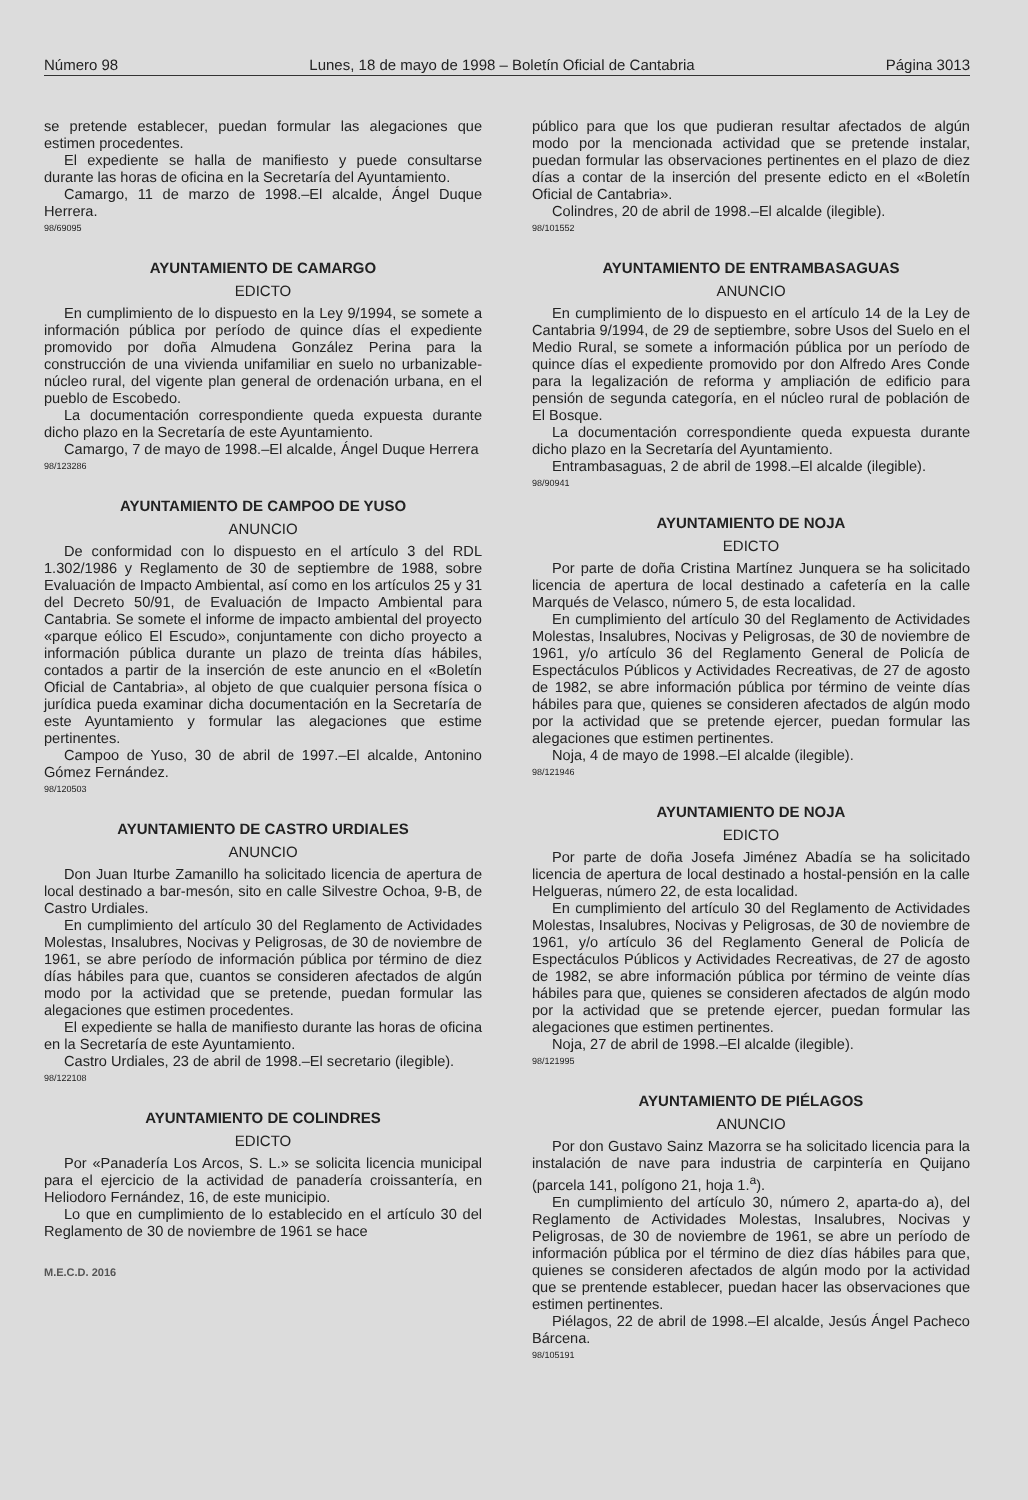Número 98 Lunes, 18 de mayo de 1998 – Boletín Oficial de Cantabria Página 3013
se pretende establecer, puedan formular las alegaciones que estimen procedentes.
El expediente se halla de manifiesto y puede consultarse durante las horas de oficina en la Secretaría del Ayuntamiento.
Camargo, 11 de marzo de 1998.–El alcalde, Ángel Duque Herrera.
98/69095
AYUNTAMIENTO DE CAMARGO
EDICTO
En cumplimiento de lo dispuesto en la Ley 9/1994, se somete a información pública por período de quince días el expediente promovido por doña Almudena González Perina para la construcción de una vivienda unifamiliar en suelo no urbanizable-núcleo rural, del vigente plan general de ordenación urbana, en el pueblo de Escobedo.
La documentación correspondiente queda expuesta durante dicho plazo en la Secretaría de este Ayuntamiento.
Camargo, 7 de mayo de 1998.–El alcalde, Ángel Duque Herrera
98/123286
AYUNTAMIENTO DE CAMPOO DE YUSO
ANUNCIO
De conformidad con lo dispuesto en el artículo 3 del RDL 1.302/1986 y Reglamento de 30 de septiembre de 1988, sobre Evaluación de Impacto Ambiental, así como en los artículos 25 y 31 del Decreto 50/91, de Evaluación de Impacto Ambiental para Cantabria. Se somete el informe de impacto ambiental del proyecto «parque eólico El Escudo», conjuntamente con dicho proyecto a información pública durante un plazo de treinta días hábiles, contados a partir de la inserción de este anuncio en el «Boletín Oficial de Cantabria», al objeto de que cualquier persona física o jurídica pueda examinar dicha documentación en la Secretaría de este Ayuntamiento y formular las alegaciones que estime pertinentes.
Campoo de Yuso, 30 de abril de 1997.–El alcalde, Antonino Gómez Fernández.
98/120503
AYUNTAMIENTO DE CASTRO URDIALES
ANUNCIO
Don Juan Iturbe Zamanillo ha solicitado licencia de apertura de local destinado a bar-mesón, sito en calle Silvestre Ochoa, 9-B, de Castro Urdiales.
En cumplimiento del artículo 30 del Reglamento de Actividades Molestas, Insalubres, Nocivas y Peligrosas, de 30 de noviembre de 1961, se abre período de información pública por término de diez días hábiles para que, cuantos se consideren afectados de algún modo por la actividad que se pretende, puedan formular las alegaciones que estimen procedentes.
El expediente se halla de manifiesto durante las horas de oficina en la Secretaría de este Ayuntamiento.
Castro Urdiales, 23 de abril de 1998.–El secretario (ilegible).
98/122108
AYUNTAMIENTO DE COLINDRES
EDICTO
Por «Panadería Los Arcos, S. L.» se solicita licencia municipal para el ejercicio de la actividad de panadería croissantería, en Heliodoro Fernández, 16, de este municipio.
Lo que en cumplimiento de lo establecido en el artículo 30 del Reglamento de 30 de noviembre de 1961 se hace
M.E.C.D. 2016
público para que los que pudieran resultar afectados de algún modo por la mencionada actividad que se pretende instalar, puedan formular las observaciones pertinentes en el plazo de diez días a contar de la inserción del presente edicto en el «Boletín Oficial de Cantabria».
Colindres, 20 de abril de 1998.–El alcalde (ilegible).
98/101552
AYUNTAMIENTO DE ENTRAMBASAGUAS
ANUNCIO
En cumplimiento de lo dispuesto en el artículo 14 de la Ley de Cantabria 9/1994, de 29 de septiembre, sobre Usos del Suelo en el Medio Rural, se somete a información pública por un período de quince días el expediente promovido por don Alfredo Ares Conde para la legalización de reforma y ampliación de edificio para pensión de segunda categoría, en el núcleo rural de población de El Bosque.
La documentación correspondiente queda expuesta durante dicho plazo en la Secretaría del Ayuntamiento.
Entrambasaguas, 2 de abril de 1998.–El alcalde (ilegible).
98/90941
AYUNTAMIENTO DE NOJA
EDICTO
Por parte de doña Cristina Martínez Junquera se ha solicitado licencia de apertura de local destinado a cafetería en la calle Marqués de Velasco, número 5, de esta localidad.
En cumplimiento del artículo 30 del Reglamento de Actividades Molestas, Insalubres, Nocivas y Peligrosas, de 30 de noviembre de 1961, y/o artículo 36 del Reglamento General de Policía de Espectáculos Públicos y Actividades Recreativas, de 27 de agosto de 1982, se abre información pública por término de veinte días hábiles para que, quienes se consideren afectados de algún modo por la actividad que se pretende ejercer, puedan formular las alegaciones que estimen pertinentes.
Noja, 4 de mayo de 1998.–El alcalde (ilegible).
98/121946
AYUNTAMIENTO DE NOJA
EDICTO
Por parte de doña Josefa Jiménez Abadía se ha solicitado licencia de apertura de local destinado a hostal-pensión en la calle Helgueras, número 22, de esta localidad.
En cumplimiento del artículo 30 del Reglamento de Actividades Molestas, Insalubres, Nocivas y Peligrosas, de 30 de noviembre de 1961, y/o artículo 36 del Reglamento General de Policía de Espectáculos Públicos y Actividades Recreativas, de 27 de agosto de 1982, se abre información pública por término de veinte días hábiles para que, quienes se consideren afectados de algún modo por la actividad que se pretende ejercer, puedan formular las alegaciones que estimen pertinentes.
Noja, 27 de abril de 1998.–El alcalde (ilegible).
98/121995
AYUNTAMIENTO DE PIÉLAGOS
ANUNCIO
Por don Gustavo Sainz Mazorra se ha solicitado licencia para la instalación de nave para industria de carpintería en Quijano (parcela 141, polígono 21, hoja 1.<sup>a</sup>).
En cumplimiento del artículo 30, número 2, aparta-do a), del Reglamento de Actividades Molestas, Insalubres, Nocivas y Peligrosas, de 30 de noviembre de 1961, se abre un período de información pública por el término de diez días hábiles para que, quienes se consideren afectados de algún modo por la actividad que se prentende establecer, puedan hacer las observaciones que estimen pertinentes.
Piélagos, 22 de abril de 1998.–El alcalde, Jesús Ángel Pacheco Bárcena.
98/105191